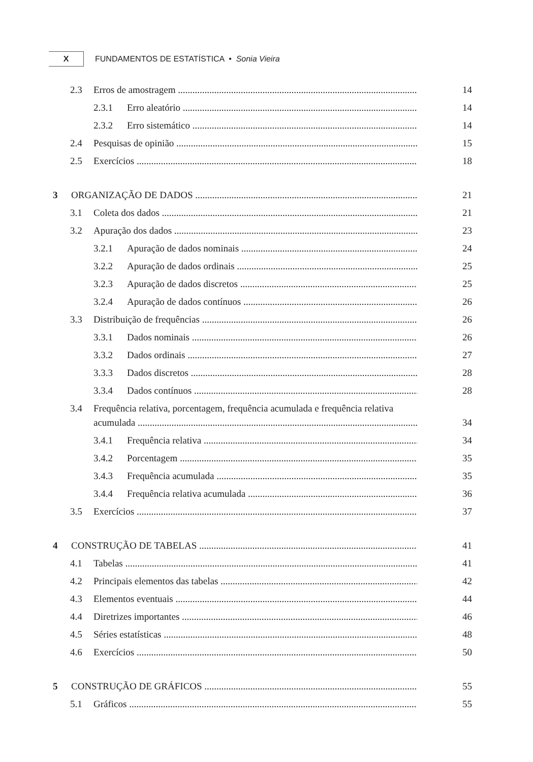X
FUNDAMENTOS DE ESTATÍSTICA • Sonia Vieira
2.3 Erros de amostragem 14
2.3.1 Erro aleatório 14
2.3.2 Erro sistemático 14
2.4 Pesquisas de opinião 15
2.5 Exercícios 18
3 ORGANIZAÇÃO DE DADOS 21
3.1 Coleta dos dados 21
3.2 Apuração dos dados 23
3.2.1 Apuração de dados nominais 24
3.2.2 Apuração de dados ordinais 25
3.2.3 Apuração de dados discretos 25
3.2.4 Apuração de dados contínuos 26
3.3 Distribuição de frequências 26
3.3.1 Dados nominais 26
3.3.2 Dados ordinais 27
3.3.3 Dados discretos 28
3.3.4 Dados contínuos 28
3.4 Frequência relativa, porcentagem, frequência acumulada e frequência relativa
acumulada 34
3.4.1 Frequência relativa 34
3.4.2 Porcentagem 35
3.4.3 Frequência acumulada 35
3.4.4 Frequência relativa acumulada 36
3.5 Exercícios 37
4 CONSTRUÇÃO DE TABELAS 41
4.1 Tabelas 41
4.2 Principais elementos das tabelas 42
4.3 Elementos eventuais 44
4.4 Diretrizes importantes 46
4.5 Séries estatísticas 48
4.6 Exercícios 50
5 CONSTRUÇÃO DE GRÁFICOS 55
5.1 Gráficos 55